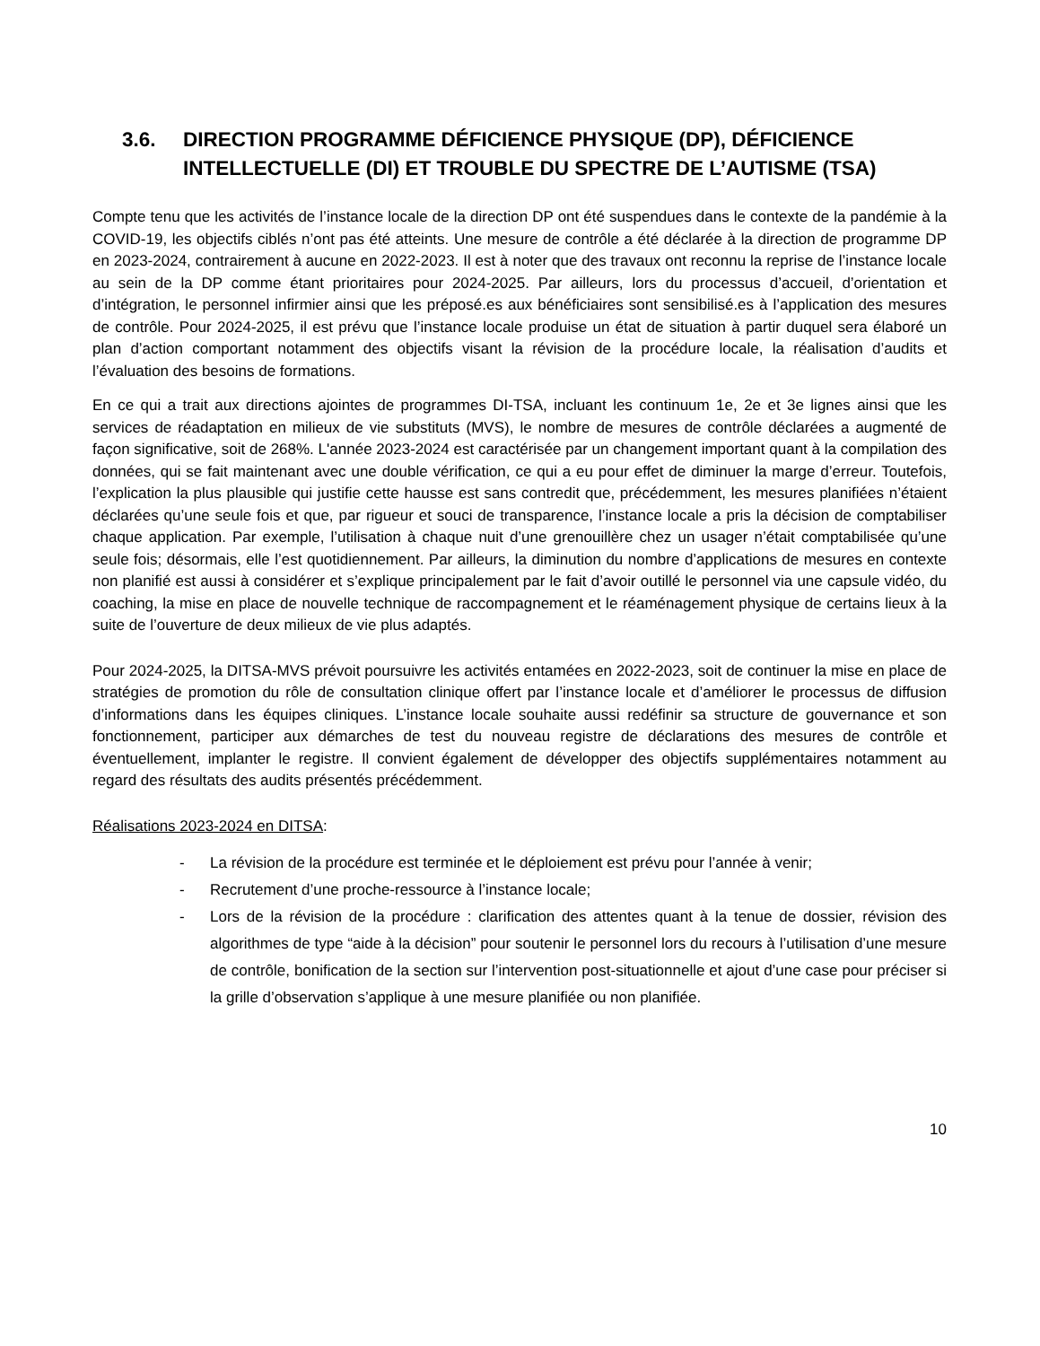3.6. DIRECTION PROGRAMME DÉFICIENCE PHYSIQUE (DP), DÉFICIENCE INTELLECTUELLE (DI) ET TROUBLE DU SPECTRE DE L’AUTISME (TSA)
Compte tenu que les activités de l’instance locale de la direction DP ont été suspendues dans le contexte de la pandémie à la COVID-19, les objectifs ciblés n’ont pas été atteints. Une mesure de contrôle a été déclarée à la direction de programme DP en 2023-2024, contrairement à aucune en 2022-2023. Il est à noter que des travaux ont reconnu la reprise de l’instance locale au sein de la DP comme étant prioritaires pour 2024-2025. Par ailleurs, lors du processus d’accueil, d’orientation et d’intégration, le personnel infirmier ainsi que les préposé.es aux bénéficiaires sont sensibilisé.es à l’application des mesures de contrôle. Pour 2024-2025, il est prévu que l’instance locale produise un état de situation à partir duquel sera élaboré un plan d’action comportant notamment des objectifs visant la révision de la procédure locale, la réalisation d’audits et l’évaluation des besoins de formations.
En ce qui a trait aux directions ajointes de programmes DI-TSA, incluant les continuum 1e, 2e et 3e lignes ainsi que les services de réadaptation en milieux de vie substituts (MVS), le nombre de mesures de contrôle déclarées a augmenté de façon significative, soit de 268%. L'année 2023-2024 est caractérisée par un changement important quant à la compilation des données, qui se fait maintenant avec une double vérification, ce qui a eu pour effet de diminuer la marge d’erreur. Toutefois, l’explication la plus plausible qui justifie cette hausse est sans contredit que, précédemment, les mesures planifiées n’étaient déclarées qu’une seule fois et que, par rigueur et souci de transparence, l’instance locale a pris la décision de comptabiliser chaque application. Par exemple, l’utilisation à chaque nuit d’une grenouillère chez un usager n’était comptabilisée qu’une seule fois; désormais, elle l’est quotidiennement. Par ailleurs, la diminution du nombre d’applications de mesures en contexte non planifié est aussi à considérer et s’explique principalement par le fait d’avoir outillé le personnel via une capsule vidéo, du coaching, la mise en place de nouvelle technique de raccompagnement et le réaménagement physique de certains lieux à la suite de l’ouverture de deux milieux de vie plus adaptés.
Pour 2024-2025, la DITSA-MVS prévoit poursuivre les activités entamées en 2022-2023, soit de continuer la mise en place de stratégies de promotion du rôle de consultation clinique offert par l’instance locale et d’améliorer le processus de diffusion d’informations dans les équipes cliniques. L’instance locale souhaite aussi redéfinir sa structure de gouvernance et son fonctionnement, participer aux démarches de test du nouveau registre de déclarations des mesures de contrôle et éventuellement, implanter le registre. Il convient également de développer des objectifs supplémentaires notamment au regard des résultats des audits présentés précédemment.
Réalisations 2023-2024 en DITSA:
- La révision de la procédure est terminée et le déploiement est prévu pour l’année à venir;
- Recrutement d’une proche-ressource à l’instance locale;
- Lors de la révision de la procédure : clarification des attentes quant à la tenue de dossier, révision des algorithmes de type “aide à la décision” pour soutenir le personnel lors du recours à l’utilisation d’une mesure de contrôle, bonification de la section sur l’intervention post-situationnelle et ajout d’une case pour préciser si la grille d’observation s’applique à une mesure planifiée ou non planifiée.
10